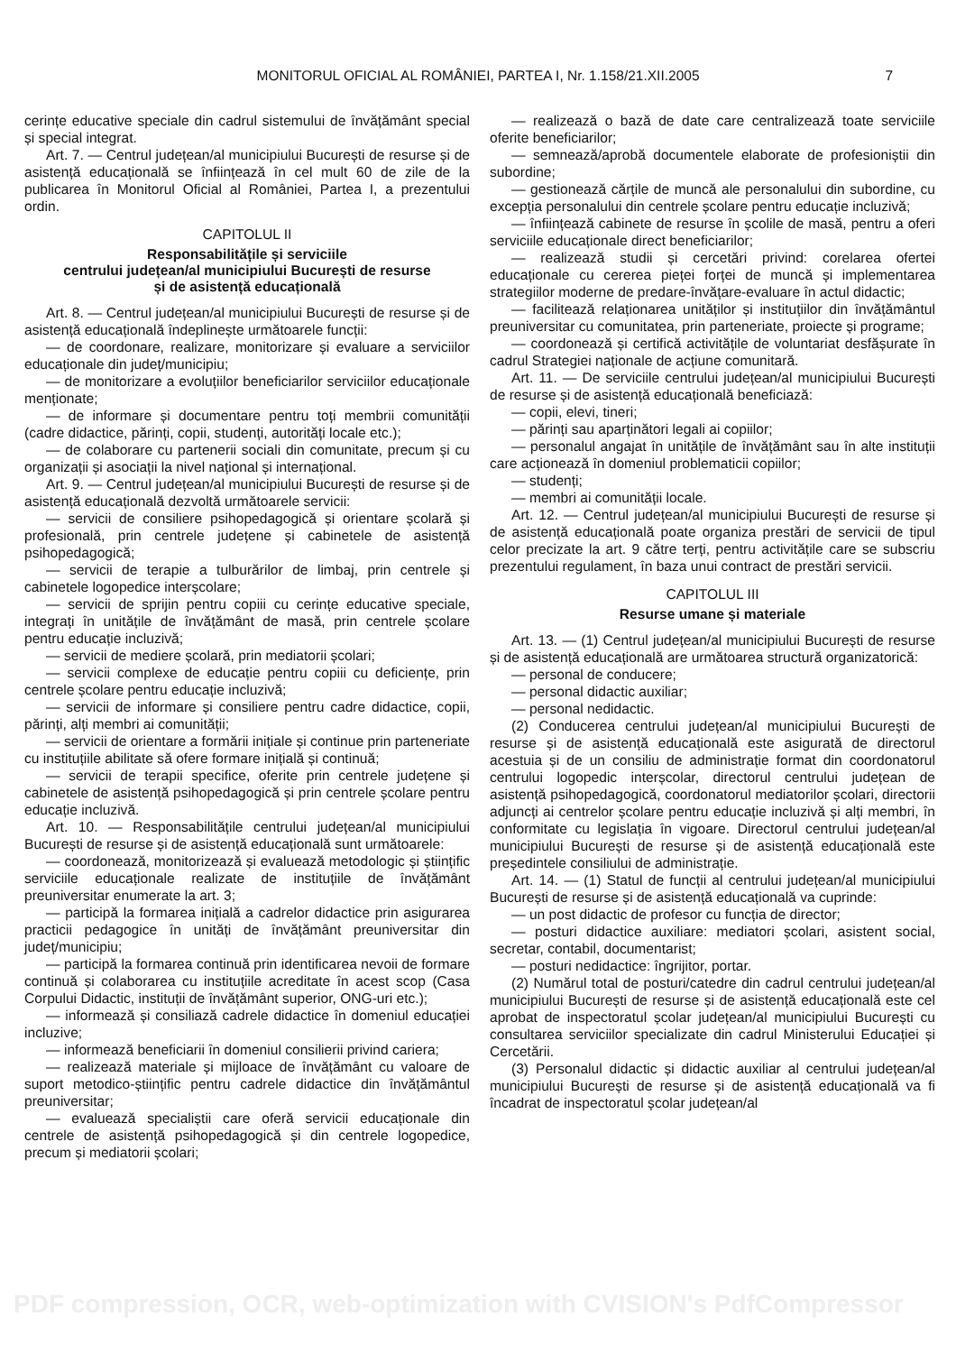MONITORUL OFICIAL AL ROMÂNIEI, PARTEA I, Nr. 1.158/21.XII.2005 7
cerințe educative speciale din cadrul sistemului de învățământ special și special integrat.
Art. 7. — Centrul județean/al municipiului București de resurse și de asistență educațională se înființează în cel mult 60 de zile de la publicarea în Monitorul Oficial al României, Partea I, a prezentului ordin.
CAPITOLUL II
Responsabilitățile și serviciile
centrului județean/al municipiului București de resurse
și de asistență educațională
Art. 8. — Centrul județean/al municipiului București de resurse și de asistență educațională îndeplinește următoarele funcții:
— de coordonare, realizare, monitorizare și evaluare a serviciilor educaționale din județ/municipiu;
— de monitorizare a evoluțiilor beneficiarilor serviciilor educaționale menționate;
— de informare și documentare pentru toți membrii comunității (cadre didactice, părinți, copii, studenți, autorități locale etc.);
— de colaborare cu partenerii sociali din comunitate, precum și cu organizații și asociații la nivel național și internațional.
Art. 9. — Centrul județean/al municipiului București de resurse și de asistență educațională dezvoltă următoarele servicii:
— servicii de consiliere psihopedagogică și orientare școlară și profesională, prin centrele județene și cabinetele de asistență psihopedagogică;
— servicii de terapie a tulburărilor de limbaj, prin centrele și cabinetele logopedice interșcolare;
— servicii de sprijin pentru copiii cu cerințe educative speciale, integrați în unitățile de învățământ de masă, prin centrele școlare pentru educație incluzivă;
— servicii de mediere școlară, prin mediatorii școlari;
— servicii complexe de educație pentru copiii cu deficiențe, prin centrele școlare pentru educație incluzivă;
— servicii de informare și consiliere pentru cadre didactice, copii, părinți, alți membri ai comunității;
— servicii de orientare a formării inițiale și continue prin parteneriate cu instituțiile abilitate să ofere formare inițială și continuă;
— servicii de terapii specifice, oferite prin centrele județene și cabinetele de asistență psihopedagogică și prin centrele școlare pentru educație incluzivă.
Art. 10. — Responsabilitățile centrului județean/al municipiului București de resurse și de asistență educațională sunt următoarele:
— coordonează, monitorizează și evaluează metodologic și științific serviciile educaționale realizate de instituțiile de învățământ preuniversitar enumerate la art. 3;
— participă la formarea inițială a cadrelor didactice prin asigurarea practicii pedagogice în unități de învățământ preuniversitar din județ/municipiu;
— participă la formarea continuă prin identificarea nevoii de formare continuă și colaborarea cu instituțiile acreditate în acest scop (Casa Corpului Didactic, instituții de învățământ superior, ONG-uri etc.);
— informează și consiliază cadrele didactice în domeniul educației incluzive;
— informează beneficiarii în domeniul consilierii privind cariera;
— realizează materiale și mijloace de învățământ cu valoare de suport metodico-științific pentru cadrele didactice din învățământul preuniversitar;
— evaluează specialiștii care oferă servicii educaționale din centrele de asistență psihopedagogică și din centrele logopedice, precum și mediatorii școlari;
— realizează o bază de date care centralizează toate serviciile oferite beneficiarilor;
— semnează/aprobă documentele elaborate de profesioniștii din subordine;
— gestionează cărțile de muncă ale personalului din subordine, cu excepția personalului din centrele școlare pentru educație incluzivă;
— înființează cabinete de resurse în școlile de masă, pentru a oferi serviciile educaționale direct beneficiarilor;
— realizează studii și cercetări privind: corelarea ofertei educaționale cu cererea pieței forței de muncă și implementarea strategiilor moderne de predare-învățare-evaluare în actul didactic;
— facilitează relaționarea unităților și instituțiilor din învățământul preuniversitar cu comunitatea, prin parteneriate, proiecte și programe;
— coordonează și certifică activitățile de voluntariat desfășurate în cadrul Strategiei naționale de acțiune comunitară.
Art. 11. — De serviciile centrului județean/al municipiului București de resurse și de asistență educațională beneficiază:
— copii, elevi, tineri;
— părinți sau aparținători legali ai copiilor;
— personalul angajat în unitățile de învățământ sau în alte instituții care acționează în domeniul problematicii copiilor;
— studenți;
— membri ai comunității locale.
Art. 12. — Centrul județean/al municipiului București de resurse și de asistență educațională poate organiza prestări de servicii de tipul celor precizate la art. 9 către terți, pentru activitățile care se subscriu prezentului regulament, în baza unui contract de prestări servicii.
CAPITOLUL III
Resurse umane și materiale
Art. 13. — (1) Centrul județean/al municipiului București de resurse și de asistență educațională are următoarea structură organizatorică:
— personal de conducere;
— personal didactic auxiliar;
— personal nedidactic.
(2) Conducerea centrului județean/al municipiului București de resurse și de asistență educațională este asigurată de directorul acestuia și de un consiliu de administrație format din coordonatorul centrului logopedic interșcolar, directorul centrului județean de asistență psihopedagogică, coordonatorul mediatorilor școlari, directorii adjuncți ai centrelor școlare pentru educație incluzivă și alți membri, în conformitate cu legislația în vigoare. Directorul centrului județean/al municipiului București de resurse și de asistență educațională este președintele consiliului de administrație.
Art. 14. — (1) Statul de funcții al centrului județean/al municipiului București de resurse și de asistență educațională va cuprinde:
— un post didactic de profesor cu funcția de director;
— posturi didactice auxiliare: mediatori școlari, asistent social, secretar, contabil, documentarist;
— posturi nedidactice: îngrijitor, portar.
(2) Numărul total de posturi/catedre din cadrul centrului județean/al municipiului București de resurse și de asistență educațională este cel aprobat de inspectoratul școlar județean/al municipiului București cu consultarea serviciilor specializate din cadrul Ministerului Educației și Cercetării.
(3) Personalul didactic și didactic auxiliar al centrului județean/al municipiului București de resurse și de asistență educațională va fi încadrat de inspectoratul școlar județean/al
PDF compression, OCR, web-optimization with CVISION's PdfCompressor